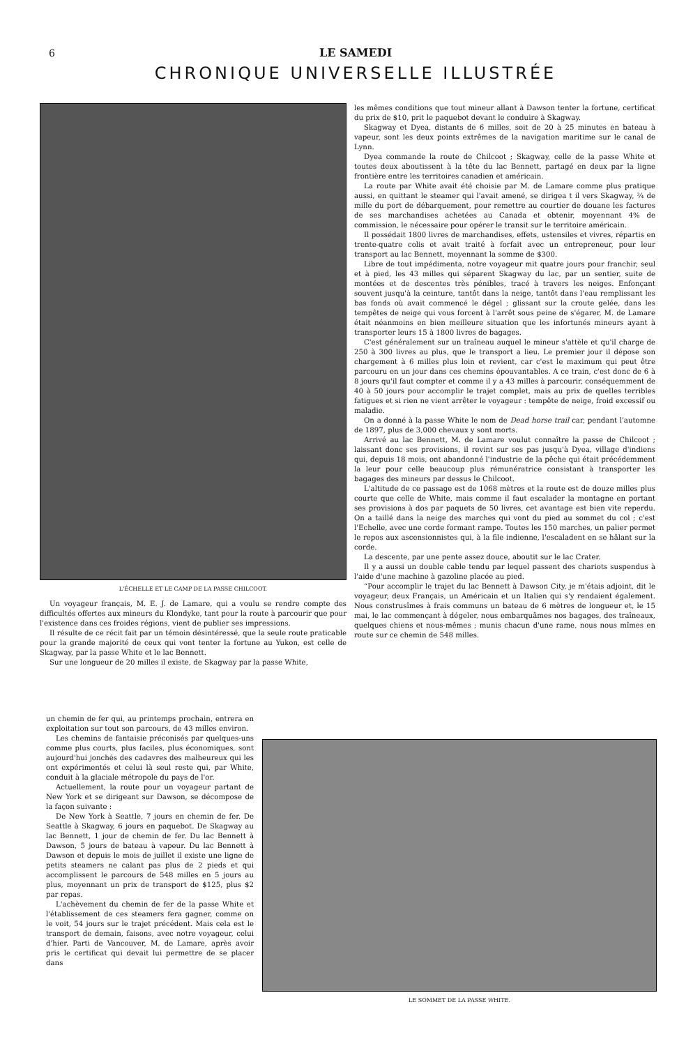6
LE SAMEDI
CHRONIQUE UNIVERSELLE ILLUSTRÉE
L'ÉCHELLE ET LE CAMP DE LA PASSE CHILCOOT.
Un voyageur français, M. E. J. de Lamare, qui a voulu se rendre compte des difficultés offertes aux mineurs du Klondyke, tant pour la route à parcourir que pour l'existence dans ces froides régions, vient de publier ses impressions.
Il résulte de ce récit fait par un témoin désintéressé, que la seule route praticable pour la grande majorité de ceux qui vont tenter la fortune au Yukon, est celle de Skagway, par la passe White et le lac Bennett.
Sur une longueur de 20 milles il existe, de Skagway par la passe White,
un chemin de fer qui, au printemps prochain, entrera en exploitation sur tout son parcours, de 43 milles environ.
Les chemins de fantaisie préconisés par quelques-uns comme plus courts, plus faciles, plus économiques, sont aujourd'hui jonchés des cadavres des malheureux qui les ont expérimentés et celui là seul reste qui, par White, conduit à la glaciale métropole du pays de l'or.
Actuellement, la route pour un voyageur partant de New York et se dirigeant sur Dawson, se décompose de la façon suivante :
De New York à Seattle, 7 jours en chemin de fer. De Seattle à Skagway, 6 jours en paquebot. De Skagway au lac Bennett, 1 jour de chemin de fer. Du lac Bennett à Dawson, 5 jours de bateau à vapeur. Du lac Bennett à Dawson et depuis le mois de juillet il existe une ligne de petits steamers ne calant pas plus de 2 pieds et qui accomplissent le parcours de 548 milles en 5 jours au plus, moyennant un prix de transport de $125, plus $2 par repas.
L'achèvement du chemin de fer de la passe White et l'établissement de ces steamers fera gagner, comme on le voit, 54 jours sur le trajet précédent. Mais cela est le transport de demain, faisons, avec notre voyageur, celui d'hier. Parti de Vancouver, M. de Lamare, après avoir pris le certificat qui devait lui permettre de se placer dans
les mêmes conditions que tout mineur allant à Dawson tenter la fortune, certificat du prix de $10, prit le paquebot devant le conduire à Skagway.
Skagway et Dyea, distants de 6 milles, soit de 20 à 25 minutes en bateau à vapeur, sont les deux points extrêmes de la navigation maritime sur le canal de Lynn.
Dyea commande la route de Chilcoot ; Skagway, celle de la passe White et toutes deux aboutissent à la tête du lac Bennett, partagé en deux par la ligne frontière entre les territoires canadien et américain.
La route par White avait été choisie par M. de Lamare comme plus pratique aussi, en quittant le steamer qui l'avait amené, se dirigea t il vers Skagway, ¾ de mille du port de débarquement, pour remettre au courtier de douane les factures de ses marchandises achetées au Canada et obtenir, moyennant 4% de commission, le nécessaire pour opérer le transit sur le territoire américain.
Il possédait 1800 livres de marchandises, effets, ustensiles et vivres, répartis en trente-quatre colis et avait traité à forfait avec un entrepreneur, pour leur transport au lac Bennett, moyennant la somme de $300.
Libre de tout impédimenta, notre voyageur mit quatre jours pour franchir, seul et à pied, les 43 milles qui séparent Skagway du lac, par un sentier, suite de montées et de descentes très pénibles, tracé à travers les neiges. Enfonçant souvent jusqu'à la ceinture, tantôt dans la neige, tantôt dans l'eau remplissant les bas fonds où avait commencé le dégel ; glissant sur la croute gelée, dans les tempêtes de neige qui vous forcent à l'arrêt sous peine de s'égarer, M. de Lamare était néanmoins en bien meilleure situation que les infortunés mineurs ayant à transporter leurs 15 à 1800 livres de bagages.
C'est généralement sur un traîneau auquel le mineur s'attèle et qu'il charge de 250 à 300 livres au plus, que le transport a lieu. Le premier jour il dépose son chargement à 6 milles plus loin et revient, car c'est le maximum qui peut être parcouru en un jour dans ces chemins épouvantables. A ce train, c'est donc de 6 à 8 jours qu'il faut compter et comme il y a 43 milles à parcourir, conséquemment de 40 à 50 jours pour accomplir le trajet complet, mais au prix de quelles terribles fatigues et si rien ne vient arrêter le voyageur : tempête de neige, froid excessif ou maladie.
On a donné à la passe White le nom de Dead horse trail car, pendant l'automne de 1897, plus de 3,000 chevaux y sont morts.
Arrivé au lac Bennett, M. de Lamare voulut connaître la passe de Chilcoot ; laissant donc ses provisions, il revint sur ses pas jusqu'à Dyea, village d'indiens qui, depuis 18 mois, ont abandonné l'industrie de la pêche qui était précédemment la leur pour celle beaucoup plus rémunératrice consistant à transporter les bagages des mineurs par dessus le Chilcoot.
L'altitude de ce passage est de 1068 mètres et la route est de douze milles plus courte que celle de White, mais comme il faut escalader la montagne en portant ses provisions à dos par paquets de 50 livres, cet avantage est bien vite reperdu. On a taillé dans la neige des marches qui vont du pied au sommet du col ; c'est l'Echelle, avec une corde formant rampe. Toutes les 150 marches, un palier permet le repos aux ascensionnistes qui, à la file indienne, l'escaladent en se hâlant sur la corde.
La descente, par une pente assez douce, aboutit sur le lac Crater.
Il y a aussi un double cable tendu par lequel passent des chariots suspendus à l'aide d'une machine à gazoline placée au pied.
“Pour accomplir le trajet du lac Bennett à Dawson City, je m'étais adjoint, dit le voyageur, deux Français, un Américain et un Italien qui s'y rendaient également. Nous construsîmes à frais communs un bateau de 6 mètres de longueur et, le 15 mai, le lac commençant à dégeler, nous embarquâmes nos bagages, des traîneaux, quelques chiens et nous-mêmes ; munis chacun d'une rame, nous nous mîmes en route sur ce chemin de 548 milles.
LE SOMMET DE LA PASSE WHITE.